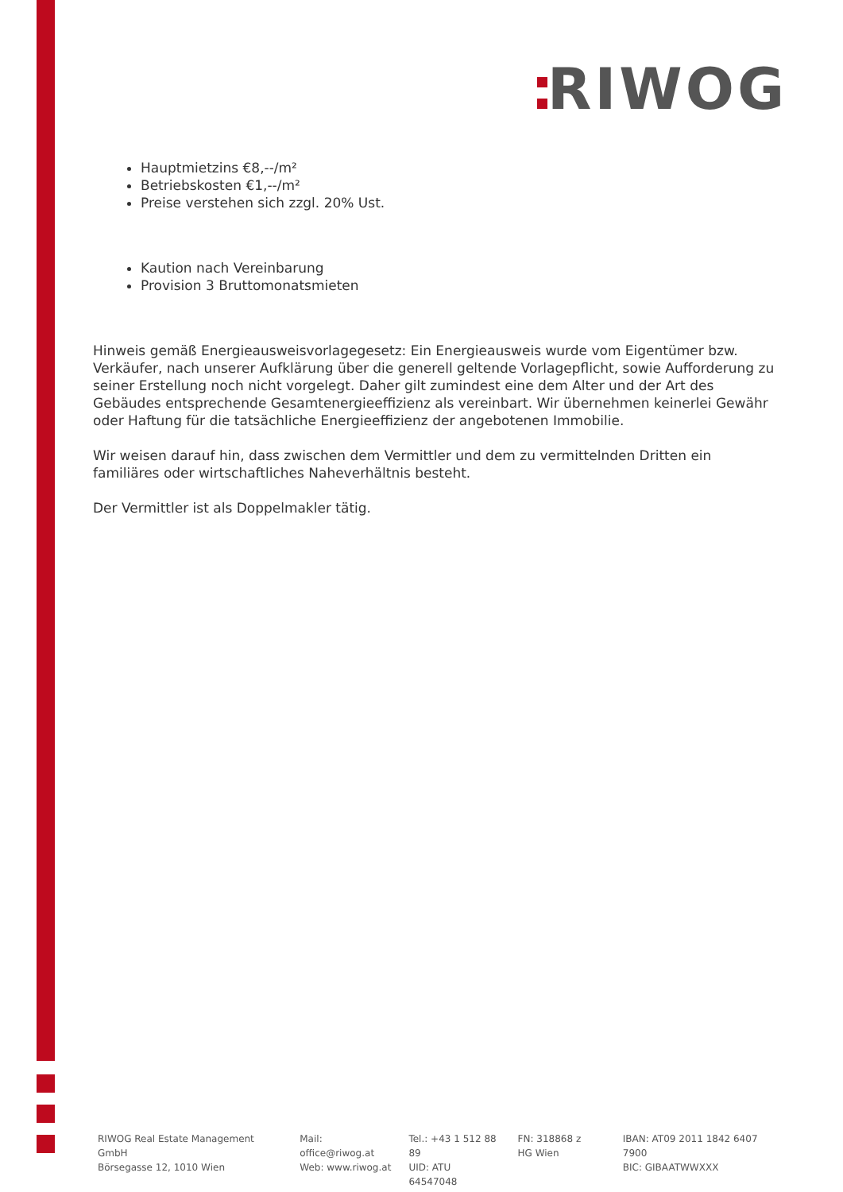RIWOG
Hauptmietzins €8,--/m²
Betriebskosten €1,--/m²
Preise verstehen sich zzgl. 20% Ust.
Kaution nach Vereinbarung
Provision 3 Bruttomonatsmieten
Hinweis gemäß Energieausweisvorlagegesetz: Ein Energieausweis wurde vom Eigentümer bzw. Verkäufer, nach unserer Aufklärung über die generell geltende Vorlagepflicht, sowie Aufforderung zu seiner Erstellung noch nicht vorgelegt. Daher gilt zumindest eine dem Alter und der Art des Gebäudes entsprechende Gesamtenergieeffizienz als vereinbart. Wir übernehmen keinerlei Gewähr oder Haftung für die tatsächliche Energieeffizienz der angebotenen Immobilie.
Wir weisen darauf hin, dass zwischen dem Vermittler und dem zu vermittelnden Dritten ein familiäres oder wirtschaftliches Naheverhältnis besteht.
Der Vermittler ist als Doppelmakler tätig.
RIWOG Real Estate Management GmbH
Börsegasse 12, 1010 Wien
Mail: office@riwog.at
Web: www.riwog.at
Tel.: +43 1 512 88 89
UID: ATU 64547048
FN: 318868 z
HG Wien
IBAN: AT09 2011 1842 6407 7900
BIC: GIBAATWWXXX